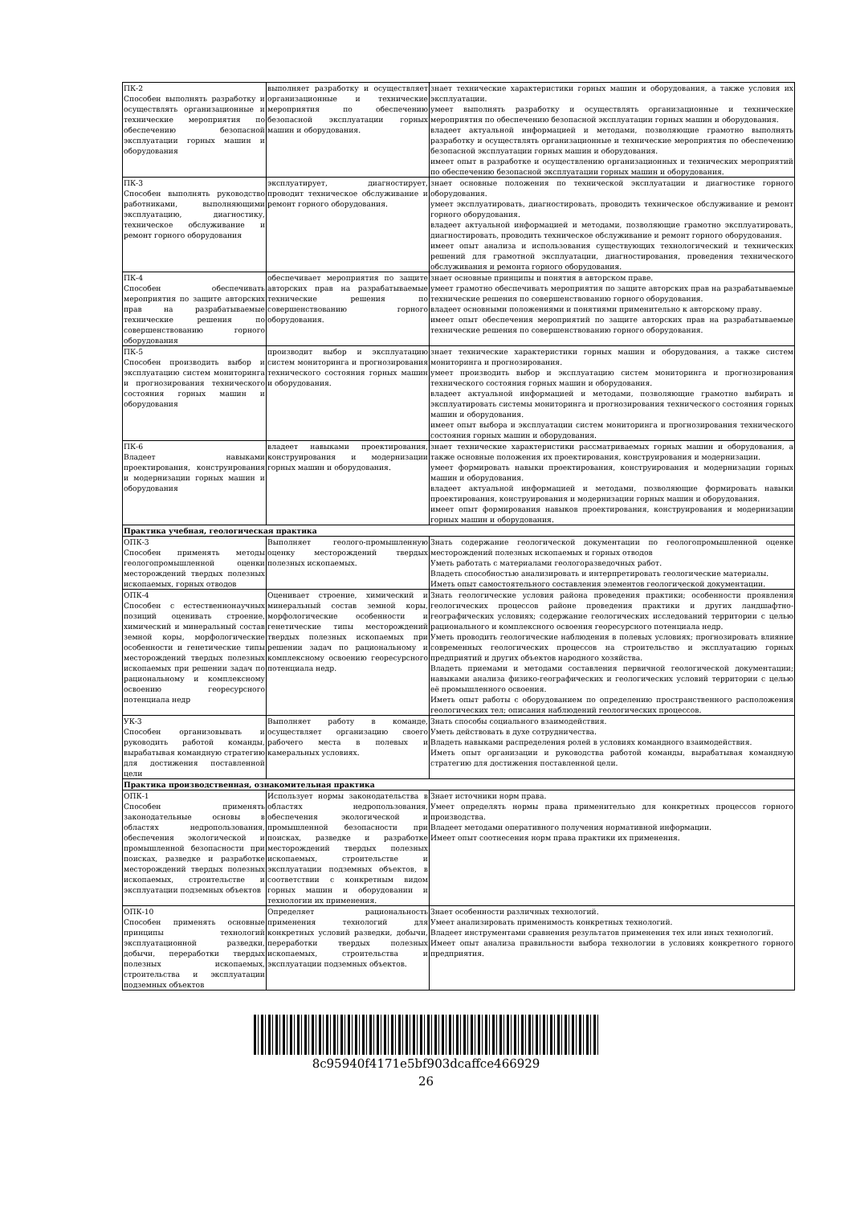| ПК-2 Способен выполнять разработку и осуществлять организационные и технические мероприятия по обеспечению безопасной эксплуатации горных машин и оборудования | выполняет разработку и осуществляет организационные и технические мероприятия по обеспечению безопасной эксплуатации горных машин и оборудования. | знает технические характеристики горных машин и оборудования, а также условия их эксплуатации. умеет выполнять разработку и осуществлять организационные и технические мероприятия по обеспечению безопасной эксплуатации горных машин и оборудования. владеет актуальной информацией и методами, позволяющие грамотно выполнять разработку и осуществлять организационные и технические мероприятия по обеспечению безопасной эксплуатации горных машин и оборудования. имеет опыт в разработке и осуществлению организационных и технических мероприятий по обеспечению безопасной эксплуатации горных машин и оборудования. |
| ПК-3 Способен выполнять руководство работниками, выполняющими эксплуатацию, диагностику, техническое обслуживание и ремонт горного оборудования | эксплуатирует, диагностирует, проводит техническое обслуживание и ремонт горного оборудования. | знает основные положения по технической эксплуатации и диагностике горного оборудования. умеет эксплуатировать, диагностировать, проводить техническое обслуживание и ремонт горного оборудования. владеет актуальной информацией и методами, позволяющие грамотно эксплуатировать, диагностировать, проводить техническое обслуживание и ремонт горного оборудования. имеет опыт анализа и использования существующих технологический и технических решений для грамотной эксплуатации, диагностирования, проведения технического обслуживания и ремонта горного оборудования. |
| ПК-4 Способен обеспечивать мероприятия по защите авторских прав на разрабатываемые технические решения по совершенствованию горного оборудования | обеспечивает мероприятия по защите авторских прав на разрабатываемые технические решения по совершенствованию горного оборудования. | знает основные принципы и понятия в авторском праве. умеет грамотно обеспечивать мероприятия по защите авторских прав на разрабатываемые технические решения по совершенствованию горного оборудования. владеет основными положениями и понятиями применительно к авторскому праву. имеет опыт обеспечения мероприятий по защите авторских прав на разрабатываемые технические решения по совершенствованию горного оборудования. |
| ПК-5 Способен производить выбор и эксплуатацию систем мониторинга и прогнозирования технического состояния горных машин и оборудования | производит выбор и эксплуатацию систем мониторинга и прогнозирования технического состояния горных машин и оборудования. | знает технические характеристики горных машин и оборудования, а также систем мониторинга и прогнозирования. умеет производить выбор и эксплуатацию систем мониторинга и прогнозирования технического состояния горных машин и оборудования. владеет актуальной информацией и методами, позволяющие грамотно выбирать и эксплуатировать системы мониторинга и прогнозирования технического состояния горных машин и оборудования. имеет опыт выбора и эксплуатации систем мониторинга и прогнозирования технического состояния горных машин и оборудования. |
| ПК-6 Владеет навыками проектирования, конструирования и модернизации горных машин и оборудования | владеет навыками проектирования, конструирования и модернизации горных машин и оборудования. | знает технические характеристики рассматриваемых горных машин и оборудования, а также основные положения их проектирования, конструирования и модернизации. умеет формировать навыки проектирования, конструирования и модернизации горных машин и оборудования. владеет актуальной информацией и методами, позволяющие формировать навыки проектирования, конструирования и модернизации горных машин и оборудования. имеет опыт формирования навыков проектирования, конструирования и модернизации горных машин и оборудования. |
| Практика учебная, геологическая практика | | |
| ОПК-3 Способен применять методы геологопромышленной оценки месторождений твердых полезных ископаемых, горных отводов | Выполняет геолого-промышленную оценку месторождений твердых полезных ископаемых. | Знать содержание геологической документации по геологопромышленной оценке месторождений полезных ископаемых и горных отводов Уметь работать с материалами геологоразведочных работ. Владеть способностью анализировать и интерпретировать геологические материалы. Иметь опыт самостоятельного составления элементов геологической документации. |
| ОПК-4 Способен с естественнонаучных позиций оценивать строение, химический и минеральный состав земной коры, морфологические особенности и генетические типы месторождений твердых полезных ископаемых при решении задач по рациональному и комплексному освоению георесурсного потенциала недр | Оценивает строение, химический и минеральный состав земной коры, морфологические особенности и генетические типы месторождений твердых полезных ископаемых при решении задач по рациональному и комплексному освоению георесурсного потенциала недр. | Знать геологические условия района проведения практики; особенности проявления геологических процессов районе проведения практики и других ландшафтно-географических условиях; содержание геологических исследований территории с целью рационального и комплексного освоения георесурсного потенциала недр. Уметь проводить геологические наблюдения в полевых условиях; прогнозировать влияние современных геологических процессов на строительство и эксплуатацию горных предприятий и других объектов народного хозяйства. Владеть приемами и методами составления первичной геологической документации; навыками анализа физико-географических и геологических условий территории с целью её промышленного освоения. Иметь опыт работы с оборудованием по определению пространственного расположения геологических тел; описания наблюдений геологических процессов. |
| УК-3 Способен организовывать и руководить работой команды, вырабатывая командную стратегию для достижения поставленной цели | Выполняет работу в команде, осуществляет организацию своего рабочего места в полевых и камеральных условиях. | Знать способы социального взаимодействия. Уметь действовать в духе сотрудничества. Владеть навыками распределения ролей в условиях командного взаимодействия. Иметь опыт организации и руководства работой команды, вырабатывая командную стратегию для достижения поставленной цели. |
| Практика производственная, ознакомительная практика | | |
| ОПК-1 Способен применять законодательные основы в областях недропользования, обеспечения экологической и промышленной безопасности при поисках, разведке и разработке месторождений твердых полезных ископаемых, строительстве и эксплуатации подземных объектов | Использует нормы законодательства в областях недропользования, обеспечения экологической и промышленной безопасности при поисках, разведке и разработке месторождений твердых полезных ископаемых, строительстве и эксплуатации подземных объектов, в соответствии с конкретным видом горных машин и оборудовании и технологии их применения. | Знает источники норм права. Умеет определять нормы права применительно для конкретных процессов горного производства. Владеет методами оперативного получения нормативной информации. Имеет опыт соотнесения норм права практики их применения. |
| ОПК-10 Способен применять основные принципы технологий эксплуатационной разведки, добычи, переработки твердых полезных ископаемых, строительства и эксплуатации подземных объектов | Определяет рациональность применения технологий для конкретных условий разведки, добычи, переработки твердых полезных ископаемых, строительства и эксплуатации подземных объектов. | Знает особенности различных технологий. Умеет анализировать применимость конкретных технологий. Владеет инструментами сравнения результатов применения тех или иных технологий. Имеет опыт анализа правильности выбора технологии в условиях конкретного горного предприятия. |
8c95940f4171e5bf903dcaffce466929
26